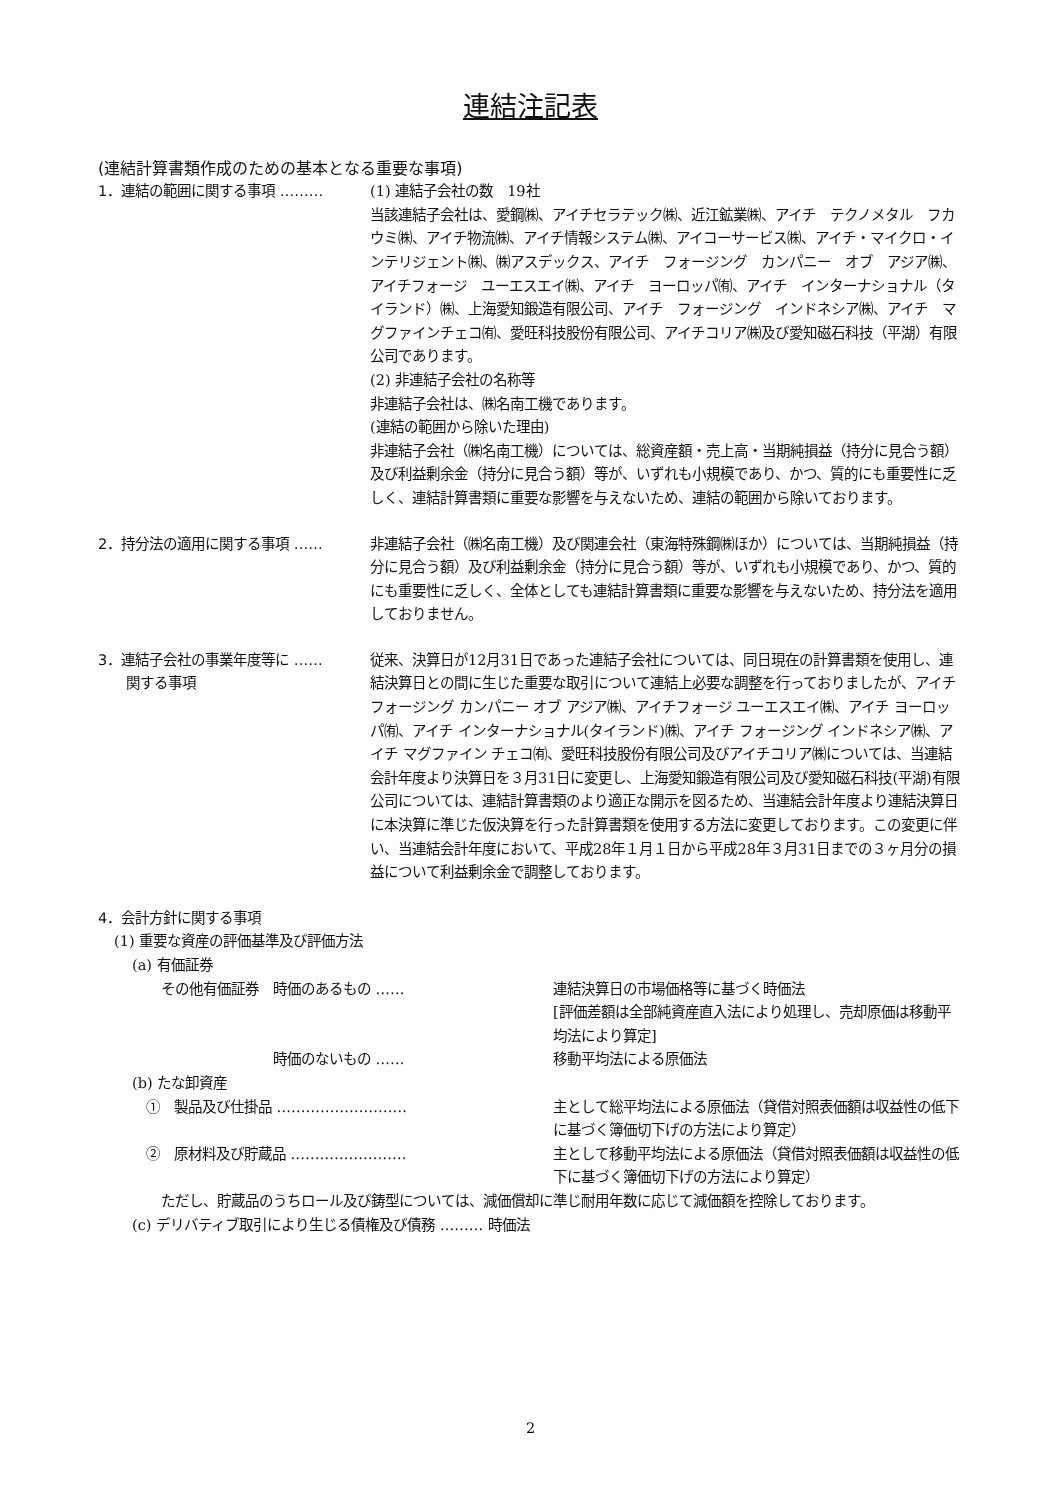連結注記表
(連結計算書類作成のための基本となる重要な事項)
1．連結の範囲に関する事項 ……… (1) 連結子会社の数　19社
当該連結子会社は、愛鋼㈱、アイチセラテック㈱、近江鉱業㈱、アイチ　テクノメタル　フカウミ㈱、アイチ物流㈱、アイチ情報システム㈱、アイコーサービス㈱、アイチ・マイクロ・インテリジェント㈱、㈱アスデックス、アイチ　フォージング　カンパニー　オブ　アジア㈱、アイチフォージ　ユーエスエイ㈱、アイチ　ヨーロッパ㈲、アイチ　インターナショナル（タイランド）㈱、上海愛知鍛造有限公司、アイチ　フォージング　インドネシア㈱、アイチ　マグファインチェコ㈲、愛旺科技股份有限公司、アイチコリア㈱及び愛知磁石科技（平湖）有限公司であります。
(2) 非連結子会社の名称等
非連結子会社は、㈱名南工機であります。
(連結の範囲から除いた理由)
非連結子会社（㈱名南工機）については、総資産額・売上高・当期純損益（持分に見合う額）及び利益剰余金（持分に見合う額）等が、いずれも小規模であり、かつ、質的にも重要性に乏しく、連結計算書類に重要な影響を与えないため、連結の範囲から除いております。
2．持分法の適用に関する事項 …… 非連結子会社（㈱名南工機）及び関連会社（東海特殊鋼㈱ほか）については、当期純損益（持分に見合う額）及び利益剰余金（持分に見合う額）等が、いずれも小規模であり、かつ、質的にも重要性に乏しく、全体としても連結計算書類に重要な影響を与えないため、持分法を適用しておりません。
3．連結子会社の事業年度等に ……
　　関する事項
従来、決算日が12月31日であった連結子会社については、同日現在の計算書類を使用し、連結決算日との間に生じた重要な取引について連結上必要な調整を行っておりましたが、アイチ フォージング カンパニー オブ アジア㈱、アイチフォージ ユーエスエイ㈱、アイチ ヨーロッパ㈲、アイチ インターナショナル(タイランド)㈱、アイチ フォージング インドネシア㈱、アイチ マグファイン チェコ㈲、愛旺科技股份有限公司及びアイチコリア㈱については、当連結会計年度より決算日を３月31日に変更し、上海愛知鍛造有限公司及び愛知磁石科技(平湖)有限公司については、連結計算書類のより適正な開示を図るため、当連結会計年度より連結決算日に本決算に準じた仮決算を行った計算書類を使用する方法に変更しております。この変更に伴い、当連結会計年度において、平成28年１月１日から平成28年３月31日までの３ヶ月分の損益について利益剰余金で調整しております。
4．会計方針に関する事項
(1) 重要な資産の評価基準及び評価方法
(a) 有価証券
その他有価証券　時価のあるもの …… 連結決算日の市場価格等に基づく時価法
[評価差額は全部純資産直入法により処理し、売却原価は移動平均法により算定]
　　　　　　　　時価のないもの …… 移動平均法による原価法
(b) たな卸資産
①　製品及び仕掛品 ……………………… 主として総平均法による原価法（貸借対照表価額は収益性の低下に基づく簿価切下げの方法により算定）
②　原材料及び貯蔵品 …………………… 主として移動平均法による原価法（貸借対照表価額は収益性の低下に基づく簿価切下げの方法により算定）
ただし、貯蔵品のうちロール及び鋳型については、減価償却に準じ耐用年数に応じて減価額を控除しております。
(c) デリバティブ取引により生じる債権及び債務 ……… 時価法
2